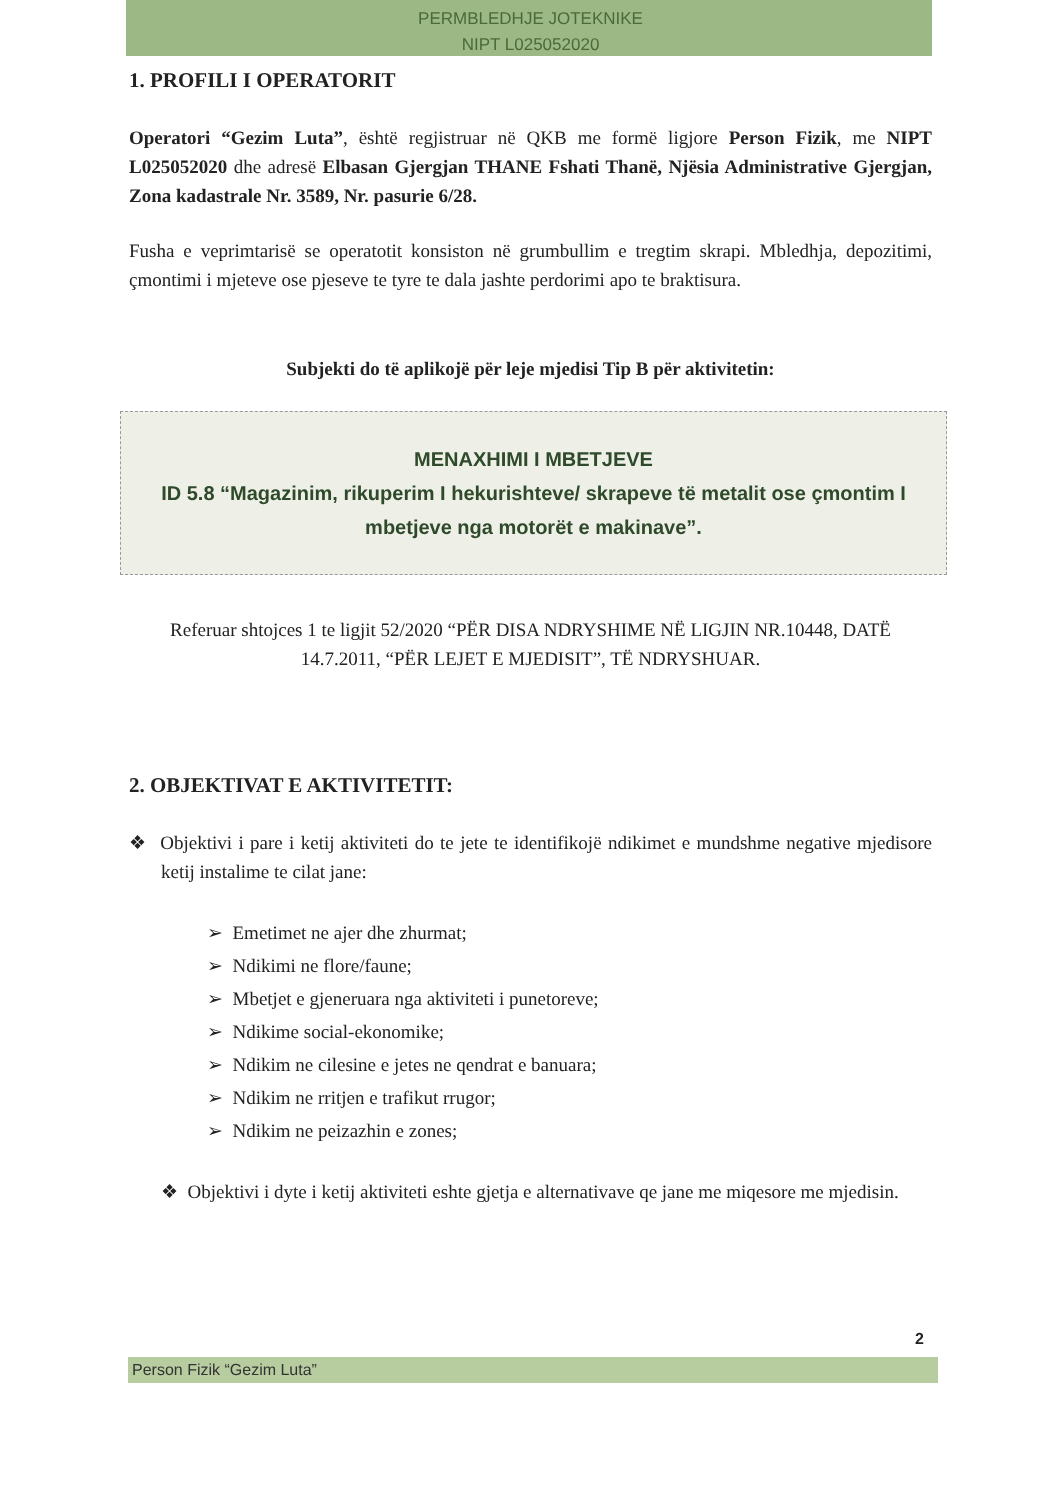PERMBLEDHJE JOTEKNIKE
NIPT L025052020
1. PROFILI I OPERATORIT
Operatori “Gezim Luta”, është regjistruar në QKB me formë ligjore Person Fizik, me NIPT L025052020 dhe adresë Elbasan Gjergjan THANE Fshati Thanë, Njësia Administrative Gjergjan, Zona kadastrale Nr. 3589, Nr. pasurie 6/28.
Fusha e veprimtarisë se operatotit konsiston në grumbullim e tregtim skrapi. Mbledhja, depozitimi, çmontimi i mjeteve ose pjeseve te tyre te dala jashte perdorimi apo te braktisura.
Subjekti do të aplikojë për leje mjedisi Tip B për aktivitetin:
MENAXHIMI I MBETJEVE
ID 5.8 “Magazinim, rikuperim I hekurishteve/ skrapeve të metalit ose çmontim I mbetjeve nga motorët e makinave”.
Referuar shtojces 1 te ligjit 52/2020 “PËR DISA NDRYSHIME NË LIGJIN NR.10448, DATË 14.7.2011, “PËR LEJET E MJEDISIT”, TË NDRYSHUAR.
2. OBJEKTIVAT E AKTIVITETIT:
❖ Objektivi i pare i ketij aktiviteti do te jete te identifikojë ndikimet e mundshme negative mjedisore ketij instalime te cilat jane:
➢ Emetimet ne ajer dhe zhurmat;
➢ Ndikimi ne flore/faune;
➢ Mbetjet e gjeneruara nga aktiviteti i punetoreve;
➢ Ndikime social-ekonomike;
➢ Ndikim ne cilesine e jetes ne qendrat e banuara;
➢ Ndikim ne rritjen e trafikut rrugor;
➢ Ndikim ne peizazhin e zones;
❖ Objektivi i dyte i ketij aktiviteti eshte gjetja e alternativave qe jane me miqesore me mjedisin.
2
Person Fizik “Gezim Luta”